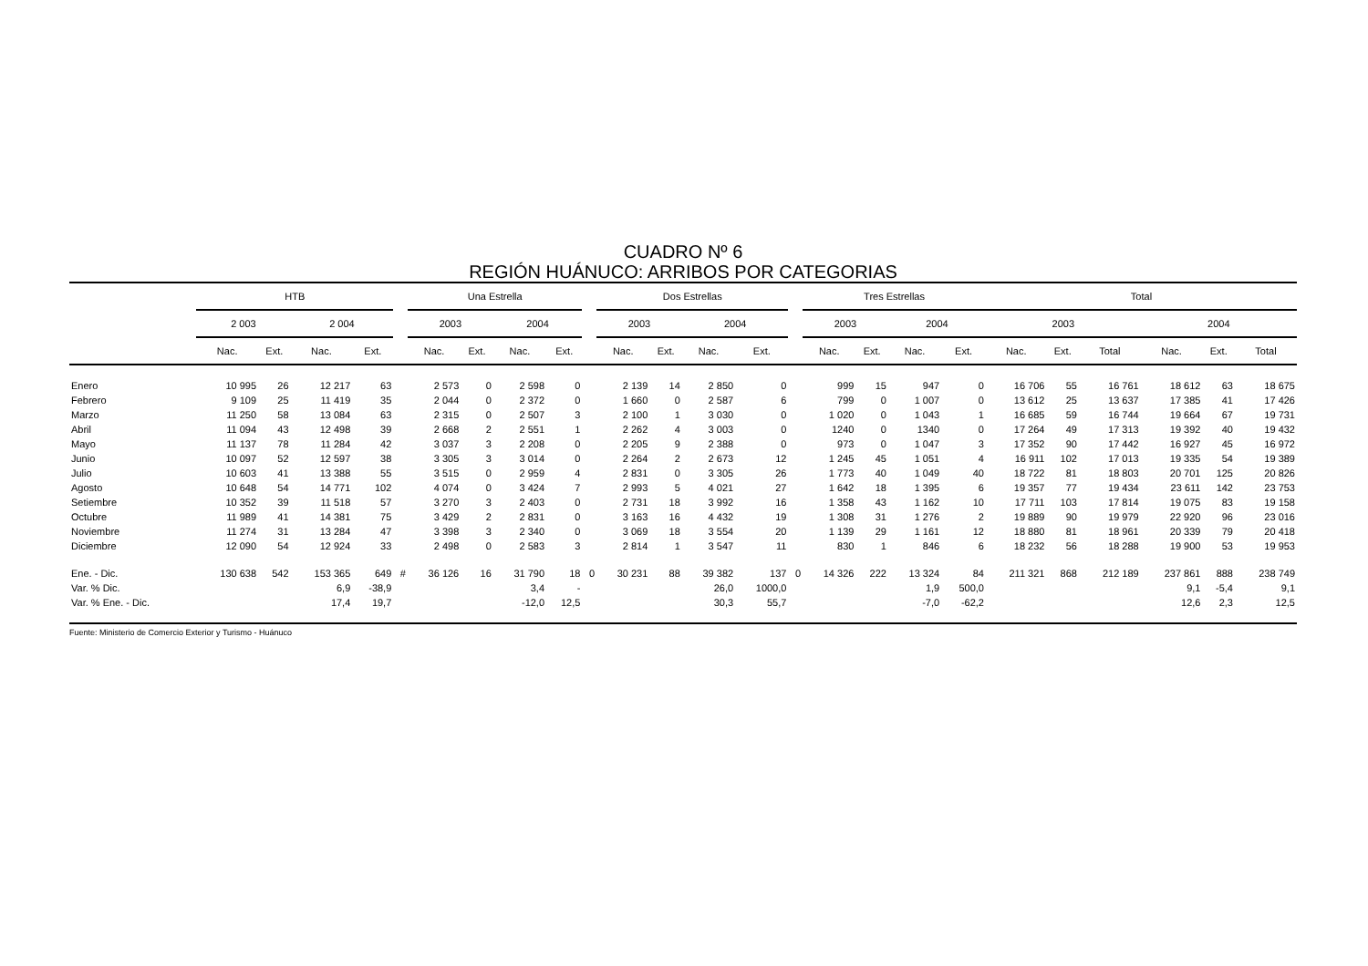CUADRO Nº 6
REGIÓN HUÁNUCO: ARRIBOS POR CATEGORIAS
| | HTB | | | | | Una Estrella | | | | | Dos Estrellas | | | | | Tres Estrellas | | | | Total | | | | | |
| --- | --- | --- | --- | --- | --- | --- | --- | --- | --- | --- | --- | --- | --- | --- | --- | --- | --- | --- | --- | --- | --- | --- | --- | --- | --- |
| | 2 003 | | 2 004 | | | 2003 | | 2004 | | | 2003 | | 2004 | | | 2003 | | 2004 | | 2003 | | | 2004 | | |
| | Nac. | Ext. | Nac. | Ext. | | Nac. | Ext. | Nac. | Ext. | | Nac. | Ext. | Nac. | Ext. | | Nac. | Ext. | Nac. | Ext. | Nac. | Ext. | Total | Nac. | Ext. | Total |
| Enero | 10 995 | 26 | 12 217 | 63 | | 2 573 | 0 | 2 598 | 0 | | 2 139 | 14 | 2 850 | 0 | | 999 | 15 | 947 | 0 | 16 706 | 55 | 16 761 | 18 612 | 63 | 18 675 |
| Febrero | 9 109 | 25 | 11 419 | 35 | | 2 044 | 0 | 2 372 | 0 | | 1 660 | 0 | 2 587 | 6 | | 799 | 0 | 1 007 | 0 | 13 612 | 25 | 13 637 | 17 385 | 41 | 17 426 |
| Marzo | 11 250 | 58 | 13 084 | 63 | | 2 315 | 0 | 2 507 | 3 | | 2 100 | 1 | 3 030 | 0 | | 1 020 | 0 | 1 043 | 1 | 16 685 | 59 | 16 744 | 19 664 | 67 | 19 731 |
| Abril | 11 094 | 43 | 12 498 | 39 | | 2 668 | 2 | 2 551 | 1 | | 2 262 | 4 | 3 003 | 0 | | 1240 | 0 | 1340 | 0 | 17 264 | 49 | 17 313 | 19 392 | 40 | 19 432 |
| Mayo | 11 137 | 78 | 11 284 | 42 | | 3 037 | 3 | 2 208 | 0 | | 2 205 | 9 | 2 388 | 0 | | 973 | 0 | 1 047 | 3 | 17 352 | 90 | 17 442 | 16 927 | 45 | 16 972 |
| Junio | 10 097 | 52 | 12 597 | 38 | | 3 305 | 3 | 3 014 | 0 | | 2 264 | 2 | 2 673 | 12 | | 1 245 | 45 | 1 051 | 4 | 16 911 | 102 | 17 013 | 19 335 | 54 | 19 389 |
| Julio | 10 603 | 41 | 13 388 | 55 | | 3 515 | 0 | 2 959 | 4 | | 2 831 | 0 | 3 305 | 26 | | 1 773 | 40 | 1 049 | 40 | 18 722 | 81 | 18 803 | 20 701 | 125 | 20 826 |
| Agosto | 10 648 | 54 | 14 771 | 102 | | 4 074 | 0 | 3 424 | 7 | | 2 993 | 5 | 4 021 | 27 | | 1 642 | 18 | 1 395 | 6 | 19 357 | 77 | 19 434 | 23 611 | 142 | 23 753 |
| Setiembre | 10 352 | 39 | 11 518 | 57 | | 3 270 | 3 | 2 403 | 0 | | 2 731 | 18 | 3 992 | 16 | | 1 358 | 43 | 1 162 | 10 | 17 711 | 103 | 17 814 | 19 075 | 83 | 19 158 |
| Octubre | 11 989 | 41 | 14 381 | 75 | | 3 429 | 2 | 2 831 | 0 | | 3 163 | 16 | 4 432 | 19 | | 1 308 | 31 | 1 276 | 2 | 19 889 | 90 | 19 979 | 22 920 | 96 | 23 016 |
| Noviembre | 11 274 | 31 | 13 284 | 47 | | 3 398 | 3 | 2 340 | 0 | | 3 069 | 18 | 3 554 | 20 | | 1 139 | 29 | 1 161 | 12 | 18 880 | 81 | 18 961 | 20 339 | 79 | 20 418 |
| Diciembre | 12 090 | 54 | 12 924 | 33 | | 2 498 | 0 | 2 583 | 3 | | 2 814 | 1 | 3 547 | 11 | | 830 | 1 | 846 | 6 | 18 232 | 56 | 18 288 | 19 900 | 53 | 19 953 |
| Ene. - Dic. | 130 638 | 542 | 153 365 | 649 | # | 36 126 | 16 | 31 790 | 18 | 0 | 30 231 | 88 | 39 382 | 137 | 0 | 14 326 | 222 | 13 324 | 84 | 211 321 | 868 | 212 189 | 237 861 | 888 | 238 749 |
| Var. % Dic. | | | 6,9 | -38,9 | | | | 3,4 | - | | | | 26,0 | 1000,0 | | | | 1,9 | 500,0 | | | | 9,1 | -5,4 | 9,1 |
| Var. % Ene. - Dic. | | | 17,4 | 19,7 | | | | -12,0 | 12,5 | | | | 30,3 | 55,7 | | | | -7,0 | -62,2 | | | | 12,6 | 2,3 | 12,5 |
Fuente: Ministerio de Comercio Exterior y Turismo - Huánuco